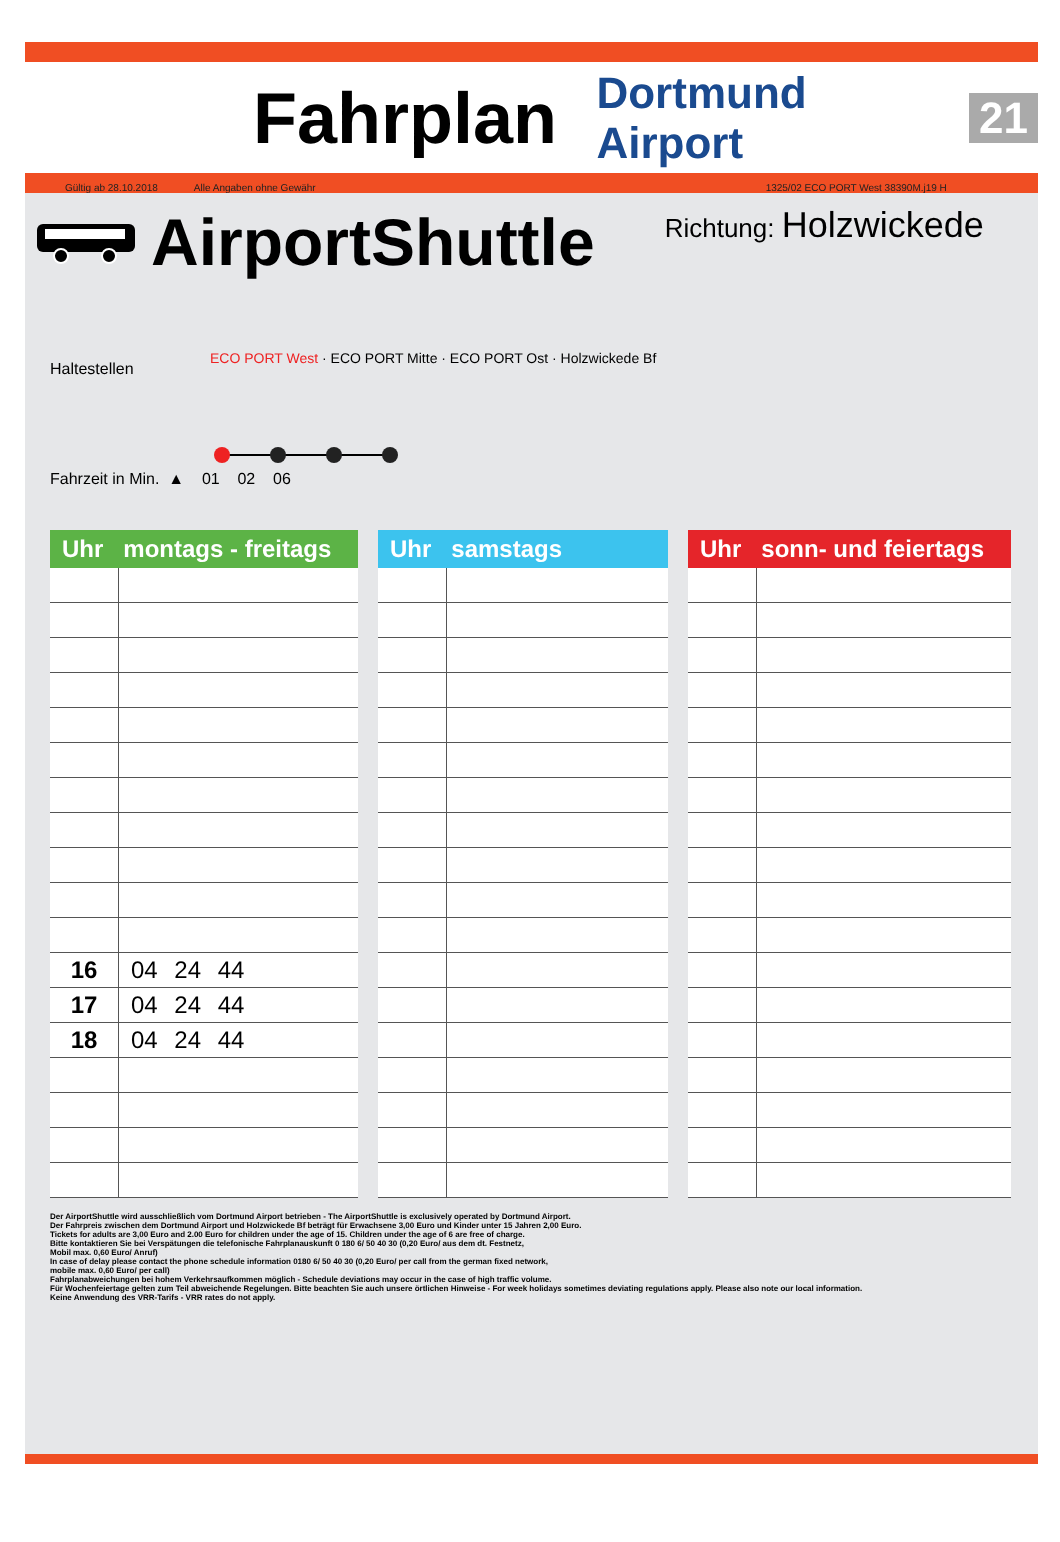Fahrplan
Dortmund Airport 21
Gültig ab 28.10.2018 Alle Angaben ohne Gewähr 1325/02 ECO PORT West 38390M.j19 H
AirportShuttle
Richtung: Holzwickede
Haltestellen
ECO PORT West · ECO PORT Mitte · ECO PORT Ost · Holzwickede Bf
Fahrzeit in Min. ▲ 01 02 06
| Uhr montags - freitags | |
| --- | --- |
| 16 | 04 24 44 |
| 17 | 04 24 44 |
| 18 | 04 24 44 |
| Uhr samstags | |
| --- | --- |
| Uhr sonn- und feiertags | |
| --- | --- |
Der AirportShuttle wird ausschließlich vom Dortmund Airport betrieben - The AirportShuttle is exclusively operated by Dortmund Airport.
Der Fahrpreis zwischen dem Dortmund Airport und Holzwickede Bf beträgt für Erwachsene 3,00 Euro und Kinder unter 15 Jahren 2,00 Euro.
Tickets for adults are 3,00 Euro and 2.00 Euro for children under the age of 15. Children under the age of 6 are free of charge.
Bitte kontaktieren Sie bei Verspätungen die telefonische Fahrplanauskunft 0 180 6/ 50 40 30 (0,20 Euro/ aus dem dt. Festnetz,
Mobil max. 0,60 Euro/ Anruf)
In case of delay please contact the phone schedule information 0180 6/ 50 40 30 (0,20 Euro/ per call from the german fixed network,
mobile max. 0,60 Euro/ per call)
Fahrplanabweichungen bei hohem Verkehrsaufkommen möglich - Schedule deviations may occur in the case of high traffic volume.
Für Wochenfeiertage gelten zum Teil abweichende Regelungen. Bitte beachten Sie auch unsere örtlichen Hinweise - For week holidays sometimes deviating regulations apply. Please also note our local information.
Keine Anwendung des VRR-Tarifs - VRR rates do not apply.